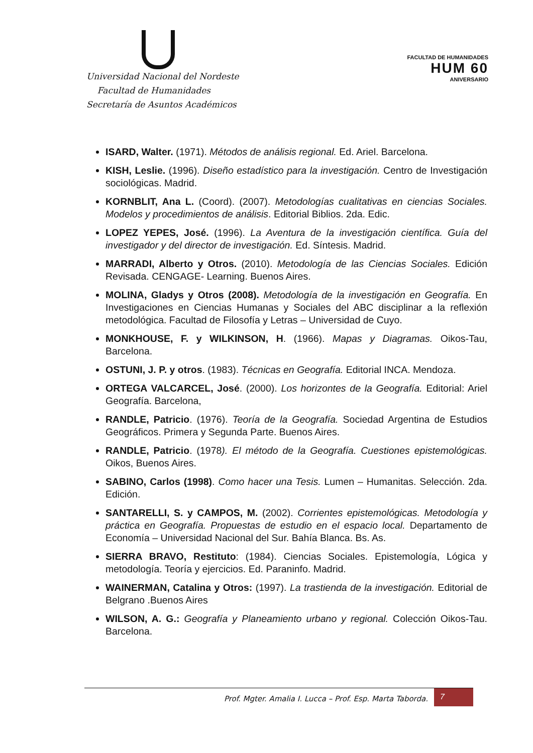Universidad Nacional del Nordeste
Facultad de Humanidades
Secretaría de Asuntos Académicos
FACULTAD DE HUMANIDADES
HUM 60
ANIVERSARIO
ISARD, Walter. (1971). Métodos de análisis regional. Ed. Ariel. Barcelona.
KISH, Leslie. (1996). Diseño estadístico para la investigación. Centro de Investigación sociológicas. Madrid.
KORNBLIT, Ana L. (Coord). (2007). Metodologías cualitativas en ciencias Sociales. Modelos y procedimientos de análisis. Editorial Biblios. 2da. Edic.
LOPEZ YEPES, José. (1996). La Aventura de la investigación científica. Guía del investigador y del director de investigación. Ed. Síntesis. Madrid.
MARRADI, Alberto y Otros. (2010). Metodología de las Ciencias Sociales. Edición Revisada. CENGAGE- Learning. Buenos Aires.
MOLINA, Gladys y Otros (2008). Metodología de la investigación en Geografía. En Investigaciones en Ciencias Humanas y Sociales del ABC disciplinar a la reflexión metodológica. Facultad de Filosofía y Letras – Universidad de Cuyo.
MONKHOUSE, F. y WILKINSON, H. (1966). Mapas y Diagramas. Oikos-Tau, Barcelona.
OSTUNI, J. P. y otros. (1983). Técnicas en Geografía. Editorial INCA. Mendoza.
ORTEGA VALCARCEL, José. (2000). Los horizontes de la Geografía. Editorial: Ariel Geografía. Barcelona,
RANDLE, Patricio. (1976). Teoría de la Geografía. Sociedad Argentina de Estudios Geográficos. Primera y Segunda Parte. Buenos Aires.
RANDLE, Patricio. (1978). El método de la Geografía. Cuestiones epistemológicas. Oikos, Buenos Aires.
SABINO, Carlos (1998). Como hacer una Tesis. Lumen – Humanitas. Selección. 2da. Edición.
SANTARELLI, S. y CAMPOS, M. (2002). Corrientes epistemológicas. Metodología y práctica en Geografía. Propuestas de estudio en el espacio local. Departamento de Economía – Universidad Nacional del Sur. Bahía Blanca. Bs. As.
SIERRA BRAVO, Restituto: (1984). Ciencias Sociales. Epistemología, Lógica y metodología. Teoría y ejercicios. Ed. Paraninfo. Madrid.
WAINERMAN, Catalina y Otros: (1997). La trastienda de la investigación. Editorial de Belgrano .Buenos Aires
WILSON, A. G.: Geografía y Planeamiento urbano y regional. Colección Oikos-Tau. Barcelona.
Prof. Mgter. Amalia I. Lucca – Prof. Esp. Marta Taborda.
7